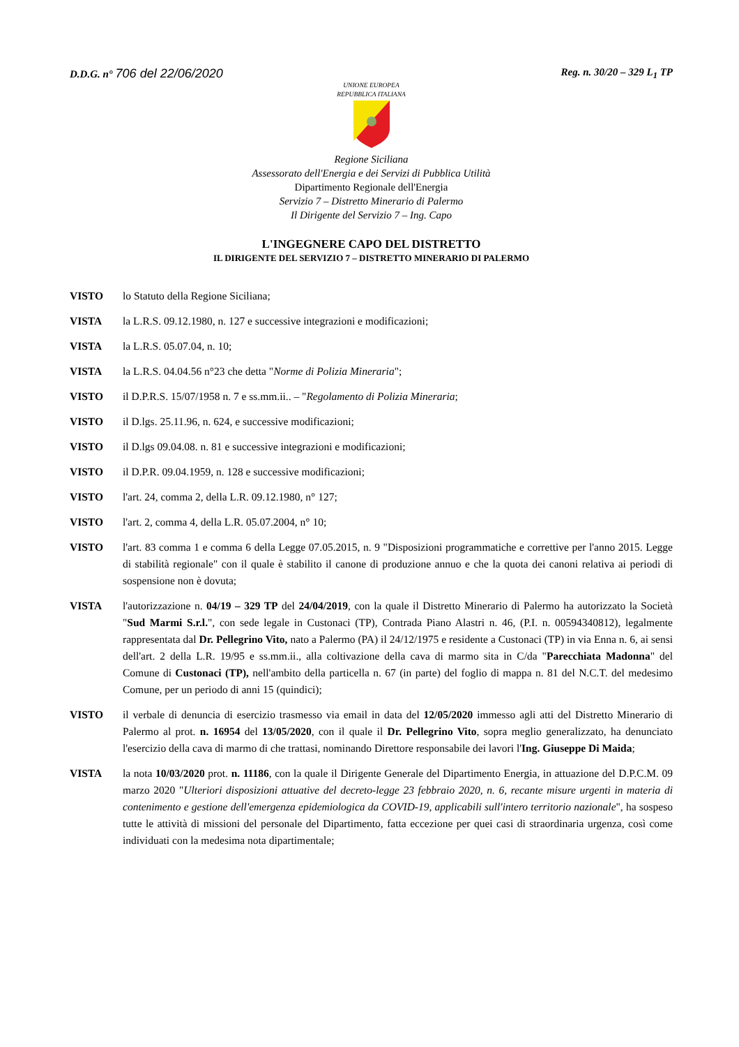D.D.G. n° 706 del 22/06/2020
Reg. n. 30/20 – 329 L<sub>1</sub> TP
UNIONE EUROPEA
REPUBBLICA ITALIANA
Regione Siciliana
Assessorato dell'Energia e dei Servizi di Pubblica Utilità
Dipartimento Regionale dell'Energia
Servizio 7 – Distretto Minerario di Palermo
Il Dirigente del Servizio 7 – Ing. Capo
L'INGEGNERE CAPO DEL DISTRETTO
IL DIRIGENTE DEL SERVIZIO 7 – DISTRETTO MINERARIO DI PALERMO
VISTO lo Statuto della Regione Siciliana;
VISTA la L.R.S. 09.12.1980, n. 127 e successive integrazioni e modificazioni;
VISTA la L.R.S. 05.07.04, n. 10;
VISTA la L.R.S. 04.04.56 n°23 che detta "Norme di Polizia Mineraria";
VISTO il D.P.R.S. 15/07/1958 n. 7 e ss.mm.ii.. – "Regolamento di Polizia Mineraria;
VISTO il D.lgs. 25.11.96, n. 624, e successive modificazioni;
VISTO il D.lgs 09.04.08. n. 81 e successive integrazioni e modificazioni;
VISTO il D.P.R. 09.04.1959, n. 128 e successive modificazioni;
VISTO l'art. 24, comma 2, della L.R. 09.12.1980, n° 127;
VISTO l'art. 2, comma 4, della L.R. 05.07.2004, n° 10;
VISTO l'art. 83 comma 1 e comma 6 della Legge 07.05.2015, n. 9 "Disposizioni programmatiche e correttive per l'anno 2015. Legge di stabilità regionale" con il quale è stabilito il canone di produzione annuo e che la quota dei canoni relativa ai periodi di sospensione non è dovuta;
VISTA l'autorizzazione n. 04/19 – 329 TP del 24/04/2019, con la quale il Distretto Minerario di Palermo ha autorizzato la Società "Sud Marmi S.r.l.", con sede legale in Custonaci (TP), Contrada Piano Alastri n. 46, (P.I. n. 00594340812), legalmente rappresentata dal Dr. Pellegrino Vito, nato a Palermo (PA) il 24/12/1975 e residente a Custonaci (TP) in via Enna n. 6, ai sensi dell'art. 2 della L.R. 19/95 e ss.mm.ii., alla coltivazione della cava di marmo sita in C/da "Parecchiata Madonna" del Comune di Custonaci (TP), nell'ambito della particella n. 67 (in parte) del foglio di mappa n. 81 del N.C.T. del medesimo Comune, per un periodo di anni 15 (quindici);
VISTO il verbale di denuncia di esercizio trasmesso via email in data del 12/05/2020 immesso agli atti del Distretto Minerario di Palermo al prot. n. 16954 del 13/05/2020, con il quale il Dr. Pellegrino Vito, sopra meglio generalizzato, ha denunciato l'esercizio della cava di marmo di che trattasi, nominando Direttore responsabile dei lavori l'Ing. Giuseppe Di Maida;
VISTA la nota 10/03/2020 prot. n. 11186, con la quale il Dirigente Generale del Dipartimento Energia, in attuazione del D.P.C.M. 09 marzo 2020 "Ulteriori disposizioni attuative del decreto-legge 23 febbraio 2020, n. 6, recante misure urgenti in materia di contenimento e gestione dell'emergenza epidemiologica da COVID-19, applicabili sull'intero territorio nazionale", ha sospeso tutte le attività di missioni del personale del Dipartimento, fatta eccezione per quei casi di straordinaria urgenza, così come individuati con la medesima nota dipartimentale;